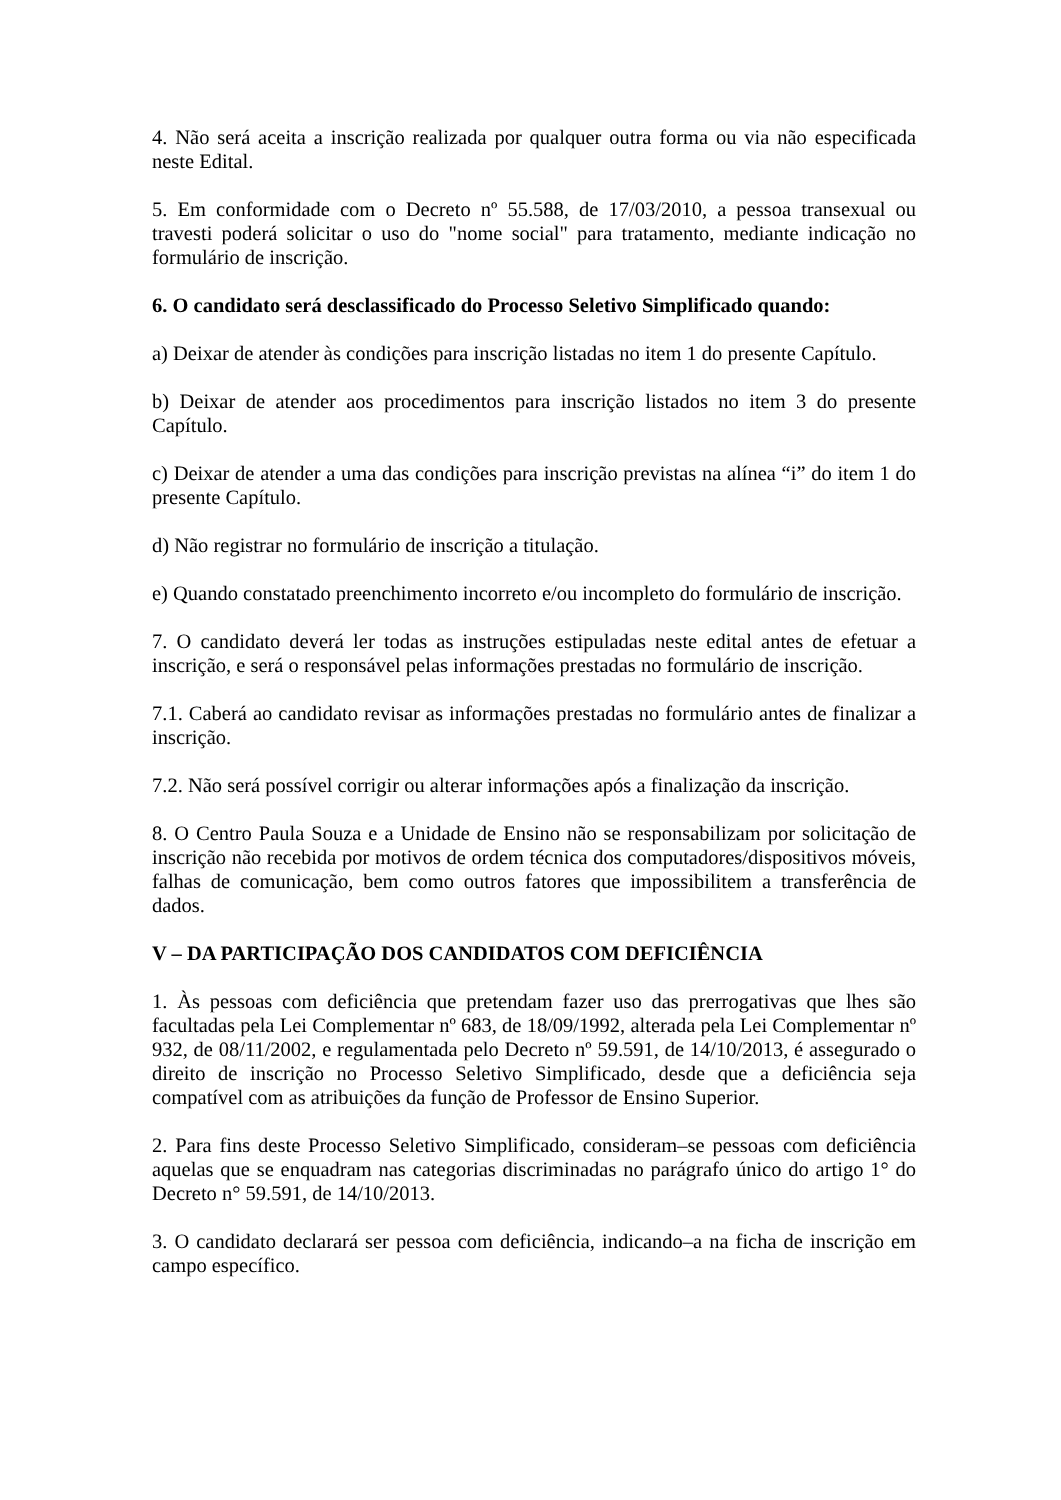4. Não será aceita a inscrição realizada por qualquer outra forma ou via não especificada neste Edital.
5. Em conformidade com o Decreto nº 55.588, de 17/03/2010, a pessoa transexual ou travesti poderá solicitar o uso do "nome social" para tratamento, mediante indicação no formulário de inscrição.
6. O candidato será desclassificado do Processo Seletivo Simplificado quando:
a) Deixar de atender às condições para inscrição listadas no item 1 do presente Capítulo.
b) Deixar de atender aos procedimentos para inscrição listados no item 3 do presente Capítulo.
c) Deixar de atender a uma das condições para inscrição previstas na alínea “i” do item 1 do presente Capítulo.
d) Não registrar no formulário de inscrição a titulação.
e) Quando constatado preenchimento incorreto e/ou incompleto do formulário de inscrição.
7. O candidato deverá ler todas as instruções estipuladas neste edital antes de efetuar a inscrição, e será o responsável pelas informações prestadas no formulário de inscrição.
7.1. Caberá ao candidato revisar as informações prestadas no formulário antes de finalizar a inscrição.
7.2. Não será possível corrigir ou alterar informações após a finalização da inscrição.
8. O Centro Paula Souza e a Unidade de Ensino não se responsabilizam por solicitação de inscrição não recebida por motivos de ordem técnica dos computadores/dispositivos móveis, falhas de comunicação, bem como outros fatores que impossibilitem a transferência de dados.
V – DA PARTICIPAÇÃO DOS CANDIDATOS COM DEFICIÊNCIA
1. Às pessoas com deficiência que pretendam fazer uso das prerrogativas que lhes são facultadas pela Lei Complementar nº 683, de 18/09/1992, alterada pela Lei Complementar nº 932, de 08/11/2002, e regulamentada pelo Decreto nº 59.591, de 14/10/2013, é assegurado o direito de inscrição no Processo Seletivo Simplificado, desde que a deficiência seja compatível com as atribuições da função de Professor de Ensino Superior.
2. Para fins deste Processo Seletivo Simplificado, consideram–se pessoas com deficiência aquelas que se enquadram nas categorias discriminadas no parágrafo único do artigo 1° do Decreto n° 59.591, de 14/10/2013.
3. O candidato declarará ser pessoa com deficiência, indicando–a na ficha de inscrição em campo específico.